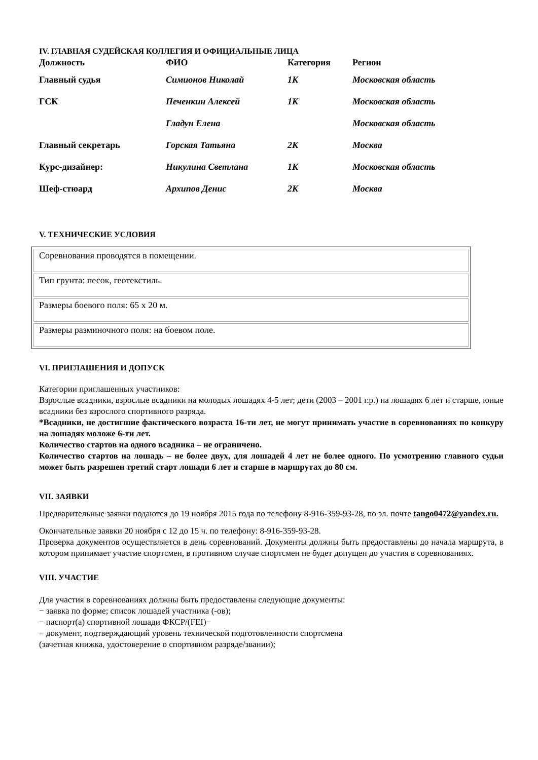IV. ГЛАВНАЯ СУДЕЙСКАЯ КОЛЛЕГИЯ И ОФИЦИАЛЬНЫЕ ЛИЦА
| Должность | ФИО | Категория | Регион |
| --- | --- | --- | --- |
| Главный судья | Симионов Николай | 1К | Московская область |
| ГСК | Печенкин Алексей | 1К | Московская область |
| | Гладун Елена | | Московская область |
| Главный секретарь | Горская Татьяна | 2К | Москва |
| Курс-дизайнер: | Никулина Светлана | 1К | Московская область |
| Шеф-стюард | Архипов Денис | 2К | Москва |
V. ТЕХНИЧЕСКИЕ УСЛОВИЯ
| Соревнования проводятся в помещении. |
| Тип грунта: песок, геотекстиль. |
| Размеры боевого поля: 65 х 20 м. |
| Размеры разминочного поля: на боевом поле. |
VI. ПРИГЛАШЕНИЯ И ДОПУСК
Категории приглашенных участников:
Взрослые всадники, взрослые всадники на молодых лошадях 4-5 лет; дети (2003 – 2001 г.р.) на лошадях 6 лет и старше, юные всадники без взрослого спортивного разряда.
*Всадники, не достигшие фактического возраста 16-ти лет, не могут принимать участие в соревнованиях по конкуру на лошадях моложе 6-ти лет.
Количество стартов на одного всадника – не ограничено.
Количество стартов на лошадь – не более двух, для лошадей 4 лет не более одного. По усмотрению главного судьи может быть разрешен третий старт лошади 6 лет и старше в маршрутах до 80 см.
VII. ЗАЯВКИ
Предварительные заявки подаются до 19 ноября 2015 года по телефону 8-916-359-93-28, по эл. почте tango0472@yandex.ru.
Окончательные заявки 20 ноября с 12 до 15 ч. по телефону: 8-916-359-93-28.
Проверка документов осуществляется в день соревнований. Документы должны быть предоставлены до начала маршрута, в котором принимает участие спортсмен, в противном случае спортсмен не будет допущен до участия в соревнованиях.
VIII. УЧАСТИЕ
Для участия в соревнованиях должны быть предоставлены следующие документы:
− заявка по форме; список лошадей участника (-ов);
− паспорт(а) спортивной лошади ФКСР/(FEI)−
− документ, подтверждающий уровень технической подготовленности спортсмена
(зачетная книжка, удостоверение о спортивном разряде/звании);